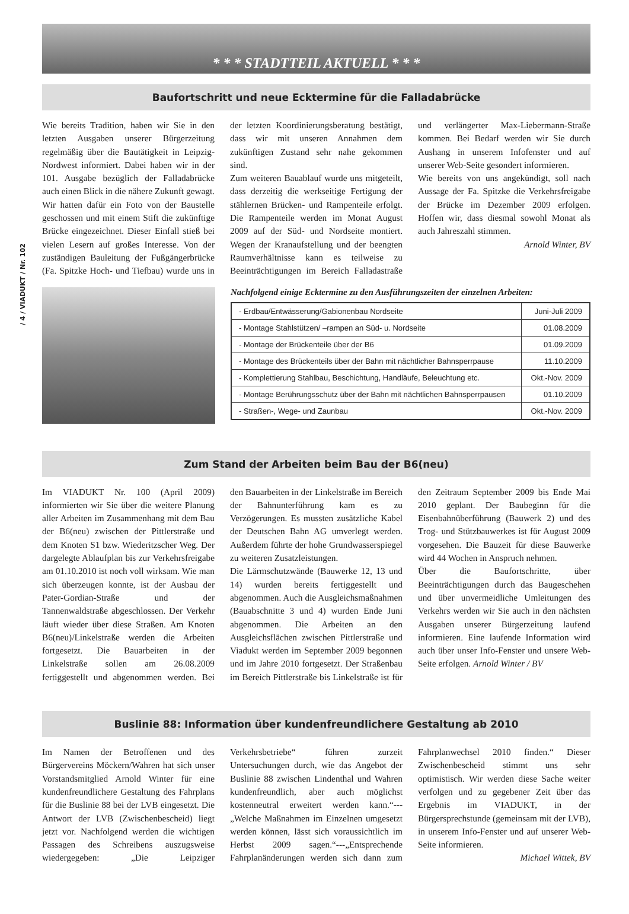/ 4 / VIADUKT / Nr. 102
* * * STADTTEIL AKTUELL * * *
Baufortschritt und neue Ecktermine für die Falladabrücke
Wie bereits Tradition, haben wir Sie in den letzten Ausgaben unserer Bürgerzeitung regelmäßig über die Bautätigkeit in Leipzig-Nordwest informiert. Dabei haben wir in der 101. Ausgabe bezüglich der Falladabrücke auch einen Blick in die nähere Zukunft gewagt. Wir hatten dafür ein Foto von der Baustelle geschossen und mit einem Stift die zukünftige Brücke eingezeichnet. Dieser Einfall stieß bei vielen Lesern auf großes Interesse. Von der zuständigen Bauleitung der Fußgängerbrücke (Fa. Spitzke Hoch- und Tiefbau) wurde uns in der letzten Koordinierungsberatung bestätigt, dass wir mit unseren Annahmen dem zukünftigen Zustand sehr nahe gekommen sind.
Zum weiteren Bauablauf wurde uns mitgeteilt, dass derzeitig die werkseitige Fertigung der stählernen Brücken- und Rampenteile erfolgt. Die Rampenteile werden im Monat August 2009 auf der Süd- und Nordseite montiert. Wegen der Kranaufstellung und der beengten Raumverhältnisse kann es teilweise zu Beeinträchtigungen im Bereich Falladastraße und verlängerter Max-Liebermann-Straße kommen. Bei Bedarf werden wir Sie durch Aushang in unserem Infofenster und auf unserer Web-Seite gesondert informieren.
Wie bereits von uns angekündigt, soll nach Aussage der Fa. Spitzke die Verkehrsfreigabe der Brücke im Dezember 2009 erfolgen. Hoffen wir, dass diesmal sowohl Monat als auch Jahreszahl stimmen.
Arnold Winter, BV
Nachfolgend einige Ecktermine zu den Ausführungszeiten der einzelnen Arbeiten:
| - Erdbau/Entwässerung/Gabionenbau Nordseite | Juni-Juli 2009 |
| - Montage Stahlstützen/ –rampen an Süd- u. Nordseite | 01.08.2009 |
| - Montage der Brückenteile über der B6 | 01.09.2009 |
| - Montage des Brückenteils über der Bahn mit nächtlicher Bahnsperrpause | 11.10.2009 |
| - Komplettierung Stahlbau, Beschichtung, Handläufe, Beleuchtung etc. | Okt.-Nov. 2009 |
| - Montage Berührungsschutz über der Bahn mit nächtlichen Bahnsperrpausen | 01.10.2009 |
| - Straßen-, Wege- und Zaunbau | Okt.-Nov. 2009 |
Zum Stand der Arbeiten beim Bau der B6(neu)
Im VIADUKT Nr. 100 (April 2009) informierten wir Sie über die weitere Planung aller Arbeiten im Zusammenhang mit dem Bau der B6(neu) zwischen der Pittlerstraße und dem Knoten S1 bzw. Wiederitzscher Weg. Der dargelegte Ablaufplan bis zur Verkehrsfreigabe am 01.10.2010 ist noch voll wirksam. Wie man sich überzeugen konnte, ist der Ausbau der Pater-Gordian-Straße und der Tannenwaldstraße abgeschlossen. Der Verkehr läuft wieder über diese Straßen. Am Knoten B6(neu)/Linkelstraße werden die Arbeiten fortgesetzt. Die Bauarbeiten in der Linkelstraße sollen am 26.08.2009 fertiggestellt und abgenommen werden. Bei den Bauarbeiten in der Linkelstraße im Bereich der Bahnunterführung kam es zu Verzögerungen. Es mussten zusätzliche Kabel der Deutschen Bahn AG umverlegt werden. Außerdem führte der hohe Grundwasserspiegel zu weiteren Zusatzleistungen.
Die Lärmschutzwände (Bauwerke 12, 13 und 14) wurden bereits fertiggestellt und abgenommen. Auch die Ausgleichsmaßnahmen (Bauabschnitte 3 und 4) wurden Ende Juni abgenommen. Die Arbeiten an den Ausgleichsflächen zwischen Pittlerstraße und Viadukt werden im September 2009 begonnen und im Jahre 2010 fortgesetzt. Der Straßenbau im Bereich Pittlerstraße bis Linkelstraße ist für den Zeitraum September 2009 bis Ende Mai 2010 geplant. Der Baubeginn für die Eisenbahnüberführung (Bauwerk 2) und des Trog- und Stützbauwerkes ist für August 2009 vorgesehen. Die Bauzeit für diese Bauwerke wird 44 Wochen in Anspruch nehmen.
Über die Baufortschritte, über Beeinträchtigungen durch das Baugeschehen und über unvermeidliche Umleitungen des Verkehrs werden wir Sie auch in den nächsten Ausgaben unserer Bürgerzeitung laufend informieren. Eine laufende Information wird auch über unser Info-Fenster und unsere Web-Seite erfolgen. Arnold Winter / BV
Buslinie 88: Information über kundenfreundlichere Gestaltung ab 2010
Im Namen der Betroffenen und des Bürgervereins Möckern/Wahren hat sich unser Vorstandsmitglied Arnold Winter für eine kundenfreundlichere Gestaltung des Fahrplans für die Buslinie 88 bei der LVB eingesetzt. Die Antwort der LVB (Zwischenbescheid) liegt jetzt vor. Nachfolgend werden die wichtigen Passagen des Schreibens auszugsweise wiedergegeben: „Die Leipziger Verkehrsbetriebe“ führen zurzeit Untersuchungen durch, wie das Angebot der Buslinie 88 zwischen Lindenthal und Wahren kundenfreundlich, aber auch möglichst kostenneutral erweitert werden kann.“---„Welche Maßnahmen im Einzelnen umgesetzt werden können, lässt sich voraussichtlich im Herbst 2009 sagen.“---„Entsprechende Fahrplanänderungen werden sich dann zum Fahrplanwechsel 2010 finden.“ Dieser Zwischenbescheid stimmt uns sehr optimistisch. Wir werden diese Sache weiter verfolgen und zu gegebener Zeit über das Ergebnis im VIADUKT, in der Bürgersprechstunde (gemeinsam mit der LVB), in unserem Info-Fenster und auf unserer Web- Seite informieren.
Michael Wittek, BV